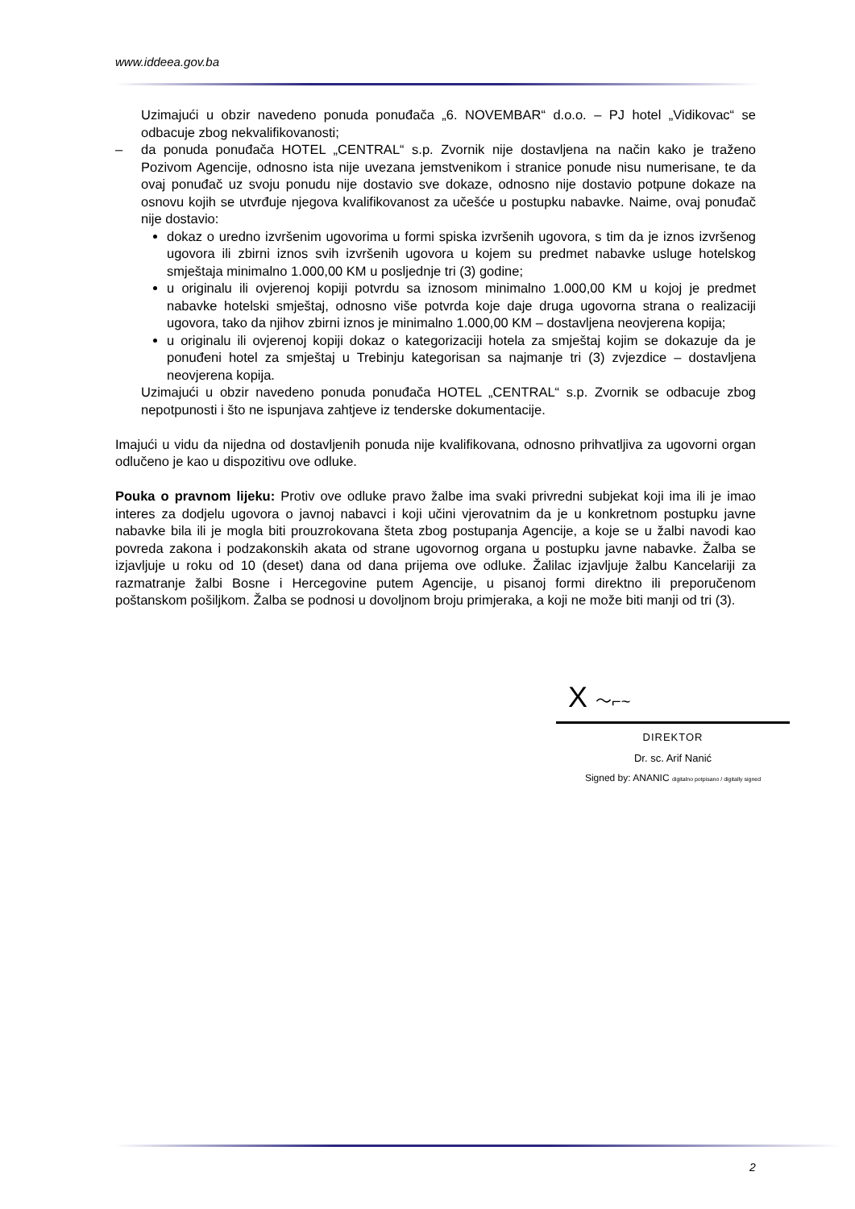www.iddeea.gov.ba
Uzimajući u obzir navedeno ponuda ponuđača „6. NOVEMBAR“ d.o.o. – PJ hotel „Vidikovac“ se odbacuje zbog nekvalifikovanosti;
– da ponuda ponuđača HOTEL „CENTRAL“ s.p. Zvornik nije dostavljena na način kako je traženo Pozivom Agencije, odnosno ista nije uvezana jemstvenikom i stranice ponude nisu numerisane, te da ovaj ponuđač uz svoju ponudu nije dostavio sve dokaze, odnosno nije dostavio potpune dokaze na osnovu kojih se utvrđuje njegova kvalifikovanost za učešće u postupku nabavke. Naime, ovaj ponuđač nije dostavio:
dokaz o uredno izvršenim ugovorima u formi spiska izvršenih ugovora, s tim da je iznos izvršenog ugovora ili zbirni iznos svih izvršenih ugovora u kojem su predmet nabavke usluge hotelskog smještaja minimalno 1.000,00 KM u posljednje tri (3) godine;
u originalu ili ovjerenoj kopiji potvrdu sa iznosom minimalno 1.000,00 KM u kojoj je predmet nabavke hotelski smještaj, odnosno više potvrda koje daje druga ugovorna strana o realizaciji ugovora, tako da njihov zbirni iznos je minimalno 1.000,00 KM – dostavljena neovjerena kopija;
u originalu ili ovjerenoj kopiji dokaz o kategorizaciji hotela za smještaj kojim se dokazuje da je ponuđeni hotel za smještaj u Trebinju kategorisan sa najmanje tri (3) zvjezdice – dostavljena neovjerena kopija.
Uzimajući u obzir navedeno ponuda ponuđača HOTEL „CENTRAL“ s.p. Zvornik se odbacuje zbog nepotpunosti i što ne ispunjava zahtjeve iz tenderske dokumentacije.
Imajući u vidu da nijedna od dostavljenih ponuda nije kvalifikovana, odnosno prihvatljiva za ugovorni organ odlučeno je kao u dispozitivu ove odluke.
Pouka o pravnom lijeku: Protiv ove odluke pravo žalbe ima svaki privredni subjekat koji ima ili je imao interes za dodjelu ugovora o javnoj nabavci i koji učini vjerovatnim da je u konkretnom postupku javne nabavke bila ili je mogla biti prouzrokovana šteta zbog postupanja Agencije, a koje se u žalbi navodi kao povreda zakona i podzakonskih akata od strane ugovornog organa u postupku javne nabavke. Žalba se izjavljuje u roku od 10 (deset) dana od dana prijema ove odluke. Žalilac izjavljuje žalbu Kancelariji za razmatranje žalbi Bosne i Hercegovine putem Agencije, u pisanoj formi direktno ili preporučenom poštanskom pošiljkom. Žalba se podnosi u dovoljnom broju primjeraka, a koji ne može biti manji od tri (3).
X ～⌐~
DIREKTOR
Dr. sc. Arif Nanić
Signed by: ANANIC digitalno potpisano / digitally signed
2